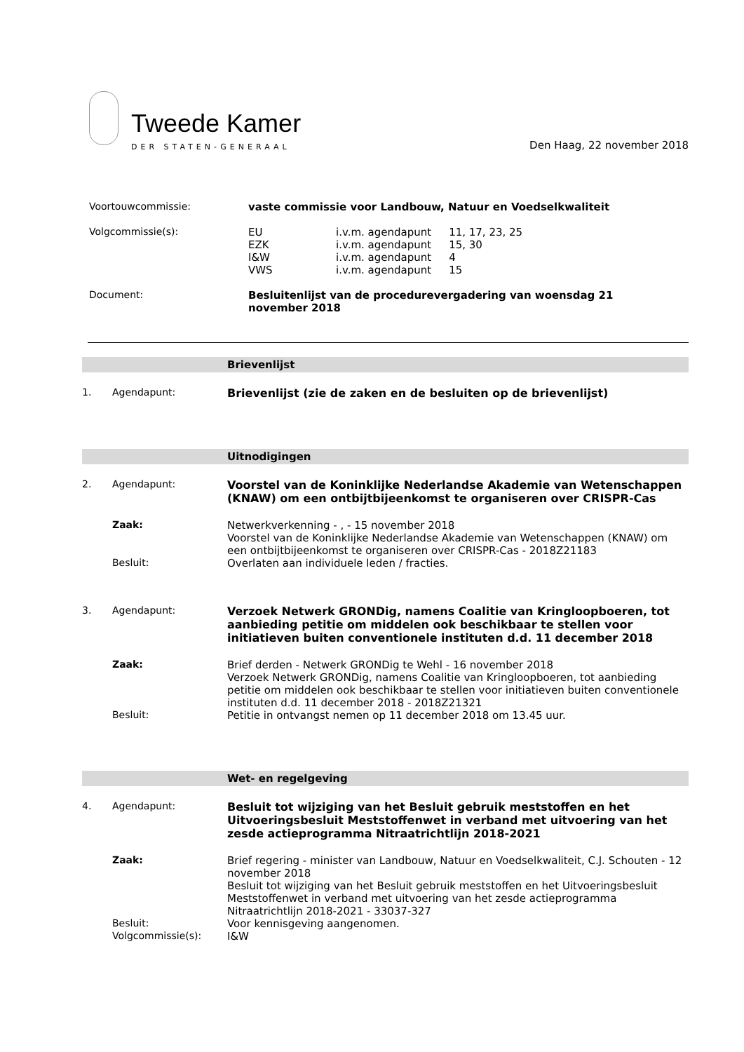Tweede Kamer
DER STATEN-GENERAAL
Den Haag, 22 november 2018
Voortouwcommissie: vaste commissie voor Landbouw, Natuur en Voedselkwaliteit
Volgcommissie(s):
| EU | i.v.m. agendapunt | 11, 17, 23, 25 |
| EZK | i.v.m. agendapunt | 15, 30 |
| I&W | i.v.m. agendapunt | 4 |
| VWS | i.v.m. agendapunt | 15 |
Document: Besluitenlijst van de procedurevergadering van woensdag 21 november 2018
Brievenlijst
1. Agendapunt: Brievenlijst (zie de zaken en de besluiten op de brievenlijst)
Uitnodigingen
2. Agendapunt: Voorstel van de Koninklijke Nederlandse Akademie van Wetenschappen (KNAW) om een ontbijtbijeenkomst te organiseren over CRISPR-Cas
Zaak: Netwerkverkenning - , - 15 november 2018
Voorstel van de Koninklijke Nederlandse Akademie van Wetenschappen (KNAW) om een ontbijtbijeenkomst te organiseren over CRISPR-Cas - 2018Z21183
Besluit: Overlaten aan individuele leden / fracties.
3. Agendapunt: Verzoek Netwerk GRONDig, namens Coalitie van Kringloopboeren, tot aanbieding petitie om middelen ook beschikbaar te stellen voor initiatieven buiten conventionele instituten d.d. 11 december 2018
Zaak: Brief derden - Netwerk GRONDig te Wehl - 16 november 2018
Verzoek Netwerk GRONDig, namens Coalitie van Kringloopboeren, tot aanbieding petitie om middelen ook beschikbaar te stellen voor initiatieven buiten conventionele instituten d.d. 11 december 2018 - 2018Z21321
Besluit: Petitie in ontvangst nemen op 11 december 2018 om 13.45 uur.
Wet- en regelgeving
4. Agendapunt: Besluit tot wijziging van het Besluit gebruik meststoffen en het Uitvoeringsbesluit Meststoffenwet in verband met uitvoering van het zesde actieprogramma Nitraatrichtlijn 2018-2021
Zaak: Brief regering - minister van Landbouw, Natuur en Voedselkwaliteit, C.J. Schouten - 12 november 2018
Besluit tot wijziging van het Besluit gebruik meststoffen en het Uitvoeringsbesluit Meststoffenwet in verband met uitvoering van het zesde actieprogramma Nitraatrichtlijn 2018-2021 - 33037-327
Besluit: Voor kennisgeving aangenomen.
Volgcommissie(s): I&W